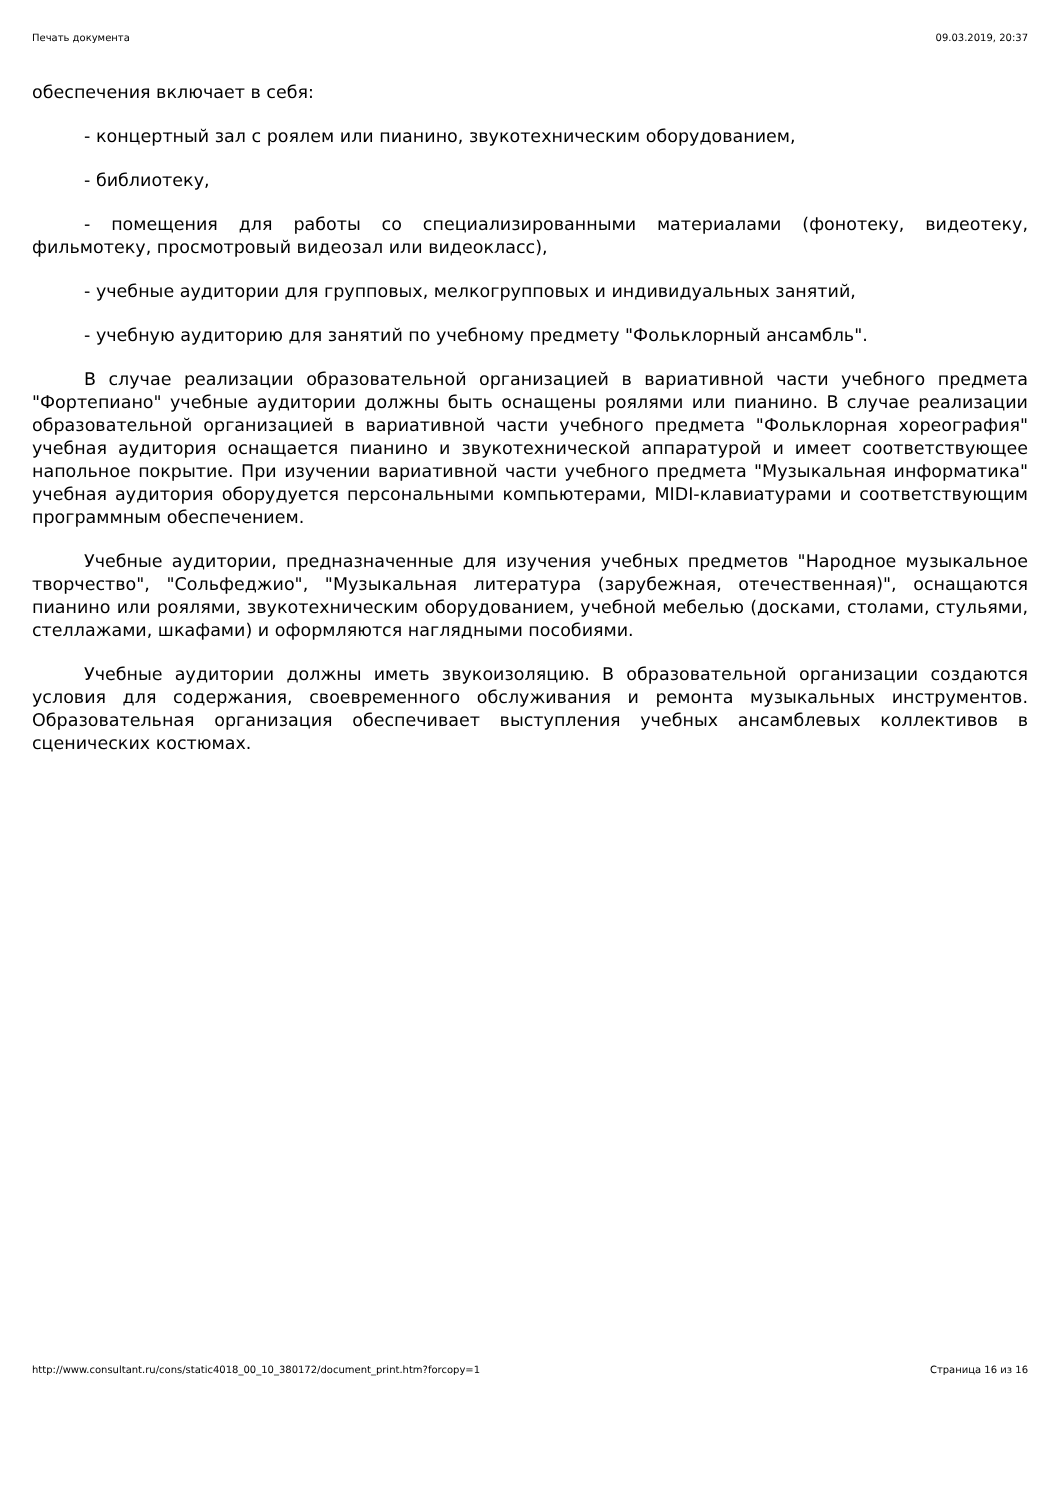Печать документа 09.03.2019, 20:37
обеспечения включает в себя:
- концертный зал с роялем или пианино, звукотехническим оборудованием,
- библиотеку,
- помещения для работы со специализированными материалами (фонотеку, видеотеку, фильмотеку, просмотровый видеозал или видеокласс),
- учебные аудитории для групповых, мелкогрупповых и индивидуальных занятий,
- учебную аудиторию для занятий по учебному предмету "Фольклорный ансамбль".
В случае реализации образовательной организацией в вариативной части учебного предмета "Фортепиано" учебные аудитории должны быть оснащены роялями или пианино. В случае реализации образовательной организацией в вариативной части учебного предмета "Фольклорная хореография" учебная аудитория оснащается пианино и звукотехнической аппаратурой и имеет соответствующее напольное покрытие. При изучении вариативной части учебного предмета "Музыкальная информатика" учебная аудитория оборудуется персональными компьютерами, MIDI-клавиатурами и соответствующим программным обеспечением.
Учебные аудитории, предназначенные для изучения учебных предметов "Народное музыкальное творчество", "Сольфеджио", "Музыкальная литература (зарубежная, отечественная)", оснащаются пианино или роялями, звукотехническим оборудованием, учебной мебелью (досками, столами, стульями, стеллажами, шкафами) и оформляются наглядными пособиями.
Учебные аудитории должны иметь звукоизоляцию. В образовательной организации создаются условия для содержания, своевременного обслуживания и ремонта музыкальных инструментов. Образовательная организация обеспечивает выступления учебных ансамблевых коллективов в сценических костюмах.
http://www.consultant.ru/cons/static4018_00_10_380172/document_print.htm?forcopy=1 Страница 16 из 16